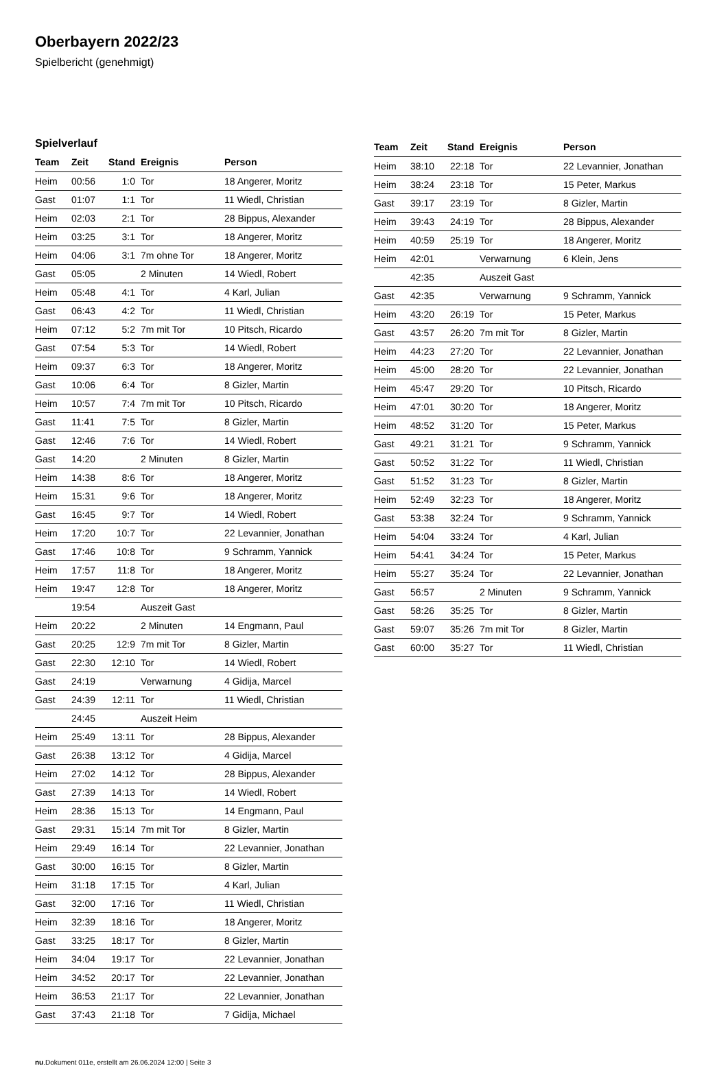Oberbayern 2022/23
Spielbericht (genehmigt)
Spielverlauf
| Team | Zeit | Stand | Ereignis | Person |
| --- | --- | --- | --- | --- |
| Heim | 00:56 | 1:0 | Tor | 18 Angerer, Moritz |
| Gast | 01:07 | 1:1 | Tor | 11 Wiedl, Christian |
| Heim | 02:03 | 2:1 | Tor | 28 Bippus, Alexander |
| Heim | 03:25 | 3:1 | Tor | 18 Angerer, Moritz |
| Heim | 04:06 | 3:1 | 7m ohne Tor | 18 Angerer, Moritz |
| Gast | 05:05 | | 2 Minuten | 14 Wiedl, Robert |
| Heim | 05:48 | 4:1 | Tor | 4 Karl, Julian |
| Gast | 06:43 | 4:2 | Tor | 11 Wiedl, Christian |
| Heim | 07:12 | 5:2 | 7m mit Tor | 10 Pitsch, Ricardo |
| Gast | 07:54 | 5:3 | Tor | 14 Wiedl, Robert |
| Heim | 09:37 | 6:3 | Tor | 18 Angerer, Moritz |
| Gast | 10:06 | 6:4 | Tor | 8 Gizler, Martin |
| Heim | 10:57 | 7:4 | 7m mit Tor | 10 Pitsch, Ricardo |
| Gast | 11:41 | 7:5 | Tor | 8 Gizler, Martin |
| Gast | 12:46 | 7:6 | Tor | 14 Wiedl, Robert |
| Gast | 14:20 | | 2 Minuten | 8 Gizler, Martin |
| Heim | 14:38 | 8:6 | Tor | 18 Angerer, Moritz |
| Heim | 15:31 | 9:6 | Tor | 18 Angerer, Moritz |
| Gast | 16:45 | 9:7 | Tor | 14 Wiedl, Robert |
| Heim | 17:20 | 10:7 | Tor | 22 Levannier, Jonathan |
| Gast | 17:46 | 10:8 | Tor | 9 Schramm, Yannick |
| Heim | 17:57 | 11:8 | Tor | 18 Angerer, Moritz |
| Heim | 19:47 | 12:8 | Tor | 18 Angerer, Moritz |
| | 19:54 | | Auszeit Gast | |
| Heim | 20:22 | | 2 Minuten | 14 Engmann, Paul |
| Gast | 20:25 | 12:9 | 7m mit Tor | 8 Gizler, Martin |
| Gast | 22:30 | 12:10 | Tor | 14 Wiedl, Robert |
| Gast | 24:19 | | Verwarnung | 4 Gidija, Marcel |
| Gast | 24:39 | 12:11 | Tor | 11 Wiedl, Christian |
| | 24:45 | | Auszeit Heim | |
| Heim | 25:49 | 13:11 | Tor | 28 Bippus, Alexander |
| Gast | 26:38 | 13:12 | Tor | 4 Gidija, Marcel |
| Heim | 27:02 | 14:12 | Tor | 28 Bippus, Alexander |
| Gast | 27:39 | 14:13 | Tor | 14 Wiedl, Robert |
| Heim | 28:36 | 15:13 | Tor | 14 Engmann, Paul |
| Gast | 29:31 | 15:14 | 7m mit Tor | 8 Gizler, Martin |
| Heim | 29:49 | 16:14 | Tor | 22 Levannier, Jonathan |
| Gast | 30:00 | 16:15 | Tor | 8 Gizler, Martin |
| Heim | 31:18 | 17:15 | Tor | 4 Karl, Julian |
| Gast | 32:00 | 17:16 | Tor | 11 Wiedl, Christian |
| Heim | 32:39 | 18:16 | Tor | 18 Angerer, Moritz |
| Gast | 33:25 | 18:17 | Tor | 8 Gizler, Martin |
| Heim | 34:04 | 19:17 | Tor | 22 Levannier, Jonathan |
| Heim | 34:52 | 20:17 | Tor | 22 Levannier, Jonathan |
| Heim | 36:53 | 21:17 | Tor | 22 Levannier, Jonathan |
| Gast | 37:43 | 21:18 | Tor | 7 Gidija, Michael |
| Team | Zeit | Stand | Ereignis | Person |
| --- | --- | --- | --- | --- |
| Heim | 38:10 | 22:18 | Tor | 22 Levannier, Jonathan |
| Heim | 38:24 | 23:18 | Tor | 15 Peter, Markus |
| Gast | 39:17 | 23:19 | Tor | 8 Gizler, Martin |
| Heim | 39:43 | 24:19 | Tor | 28 Bippus, Alexander |
| Heim | 40:59 | 25:19 | Tor | 18 Angerer, Moritz |
| Heim | 42:01 | | Verwarnung | 6 Klein, Jens |
| | 42:35 | | Auszeit Gast | |
| Gast | 42:35 | | Verwarnung | 9 Schramm, Yannick |
| Heim | 43:20 | 26:19 | Tor | 15 Peter, Markus |
| Gast | 43:57 | 26:20 | 7m mit Tor | 8 Gizler, Martin |
| Heim | 44:23 | 27:20 | Tor | 22 Levannier, Jonathan |
| Heim | 45:00 | 28:20 | Tor | 22 Levannier, Jonathan |
| Heim | 45:47 | 29:20 | Tor | 10 Pitsch, Ricardo |
| Heim | 47:01 | 30:20 | Tor | 18 Angerer, Moritz |
| Heim | 48:52 | 31:20 | Tor | 15 Peter, Markus |
| Gast | 49:21 | 31:21 | Tor | 9 Schramm, Yannick |
| Gast | 50:52 | 31:22 | Tor | 11 Wiedl, Christian |
| Gast | 51:52 | 31:23 | Tor | 8 Gizler, Martin |
| Heim | 52:49 | 32:23 | Tor | 18 Angerer, Moritz |
| Gast | 53:38 | 32:24 | Tor | 9 Schramm, Yannick |
| Heim | 54:04 | 33:24 | Tor | 4 Karl, Julian |
| Heim | 54:41 | 34:24 | Tor | 15 Peter, Markus |
| Heim | 55:27 | 35:24 | Tor | 22 Levannier, Jonathan |
| Gast | 56:57 | | 2 Minuten | 9 Schramm, Yannick |
| Gast | 58:26 | 35:25 | Tor | 8 Gizler, Martin |
| Gast | 59:07 | 35:26 | 7m mit Tor | 8 Gizler, Martin |
| Gast | 60:00 | 35:27 | Tor | 11 Wiedl, Christian |
nu.Dokument 011e, erstellt am 26.06.2024 12:00 | Seite 3